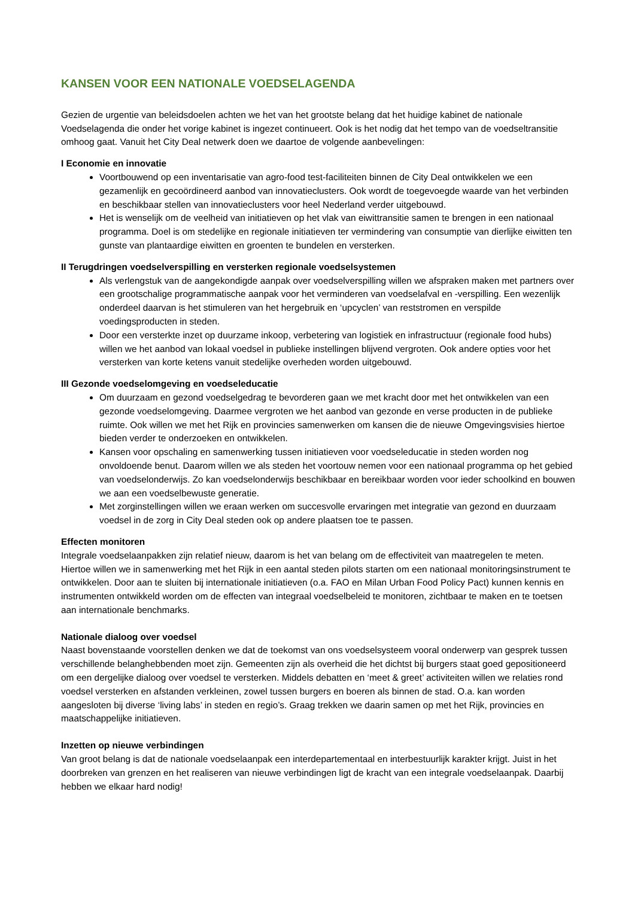KANSEN VOOR EEN NATIONALE VOEDSELAGENDA
Gezien de urgentie van beleidsdoelen achten we het van het grootste belang dat het huidige kabinet de nationale Voedselagenda die onder het vorige kabinet is ingezet continueert. Ook is het nodig dat het tempo van de voedseltransitie omhoog gaat. Vanuit het City Deal netwerk doen we daartoe de volgende aanbevelingen:
I Economie en innovatie
Voortbouwend op een inventarisatie van agro-food test-faciliteiten binnen de City Deal ontwikkelen we een gezamenlijk en gecoördineerd aanbod van innovatieclusters. Ook wordt de toegevoegde waarde van het verbinden en beschikbaar stellen van innovatieclusters voor heel Nederland verder uitgebouwd.
Het is wenselijk om de veelheid van initiatieven op het vlak van eiwittransitie samen te brengen in een nationaal programma. Doel is om stedelijke en regionale initiatieven ter vermindering van consumptie van dierlijke eiwitten ten gunste van plantaardige eiwitten en groenten te bundelen en versterken.
II Terugdringen voedselverspilling en versterken regionale voedselsystemen
Als verlengstuk van de aangekondigde aanpak over voedselverspilling willen we afspraken maken met partners over een grootschalige programmatische aanpak voor het verminderen van voedselafval en -verspilling. Een wezenlijk onderdeel daarvan is het stimuleren van het hergebruik en ‘upcyclen’ van reststromen en verspilde voedingsproducten in steden.
Door een versterkte inzet op duurzame inkoop, verbetering van logistiek en infrastructuur (regionale food hubs) willen we het aanbod van lokaal voedsel in publieke instellingen blijvend vergroten. Ook andere opties voor het versterken van korte ketens vanuit stedelijke overheden worden uitgebouwd.
III Gezonde voedselomgeving en voedseleducatie
Om duurzaam en gezond voedselgedrag te bevorderen gaan we met kracht door met het ontwikkelen van een gezonde voedselomgeving. Daarmee vergroten we het aanbod van gezonde en verse producten in de publieke ruimte. Ook willen we met het Rijk en provincies samenwerken om kansen die de nieuwe Omgevingsvisies hiertoe bieden verder te onderzoeken en ontwikkelen.
Kansen voor opschaling en samenwerking tussen initiatieven voor voedseleducatie in steden worden nog onvoldoende benut. Daarom willen we als steden het voortouw nemen voor een nationaal programma op het gebied van voedselonderwijs. Zo kan voedselonderwijs beschikbaar en bereikbaar worden voor ieder schoolkind en bouwen we aan een voedselbewuste generatie.
Met zorginstellingen willen we eraan werken om succesvolle ervaringen met integratie van gezond en duurzaam voedsel in de zorg in City Deal steden ook op andere plaatsen toe te passen.
Effecten monitoren
Integrale voedselaanpakken zijn relatief nieuw, daarom is het van belang om de effectiviteit van maatregelen te meten. Hiertoe willen we in samenwerking met het Rijk in een aantal steden pilots starten om een nationaal monitoringsinstrument te ontwikkelen. Door aan te sluiten bij internationale initiatieven (o.a. FAO en Milan Urban Food Policy Pact) kunnen kennis en instrumenten ontwikkeld worden om de effecten van integraal voedselbeleid te monitoren, zichtbaar te maken en te toetsen aan internationale benchmarks.
Nationale dialoog over voedsel
Naast bovenstaande voorstellen denken we dat de toekomst van ons voedselsysteem vooral onderwerp van gesprek tussen verschillende belanghebbenden moet zijn. Gemeenten zijn als overheid die het dichtst bij burgers staat goed gepositioneerd om een dergelijke dialoog over voedsel te versterken. Middels debatten en ‘meet & greet’ activiteiten willen we relaties rond voedsel versterken en afstanden verkleinen, zowel tussen burgers en boeren als binnen de stad. O.a. kan worden aangesloten bij diverse ‘living labs’ in steden en regio’s. Graag trekken we daarin samen op met het Rijk, provincies en maatschappelijke initiatieven.
Inzetten op nieuwe verbindingen
Van groot belang is dat de nationale voedselaanpak een interdepartementaal en interbestuurlijk karakter krijgt. Juist in het doorbreken van grenzen en het realiseren van nieuwe verbindingen ligt de kracht van een integrale voedselaanpak. Daarbij hebben we elkaar hard nodig!